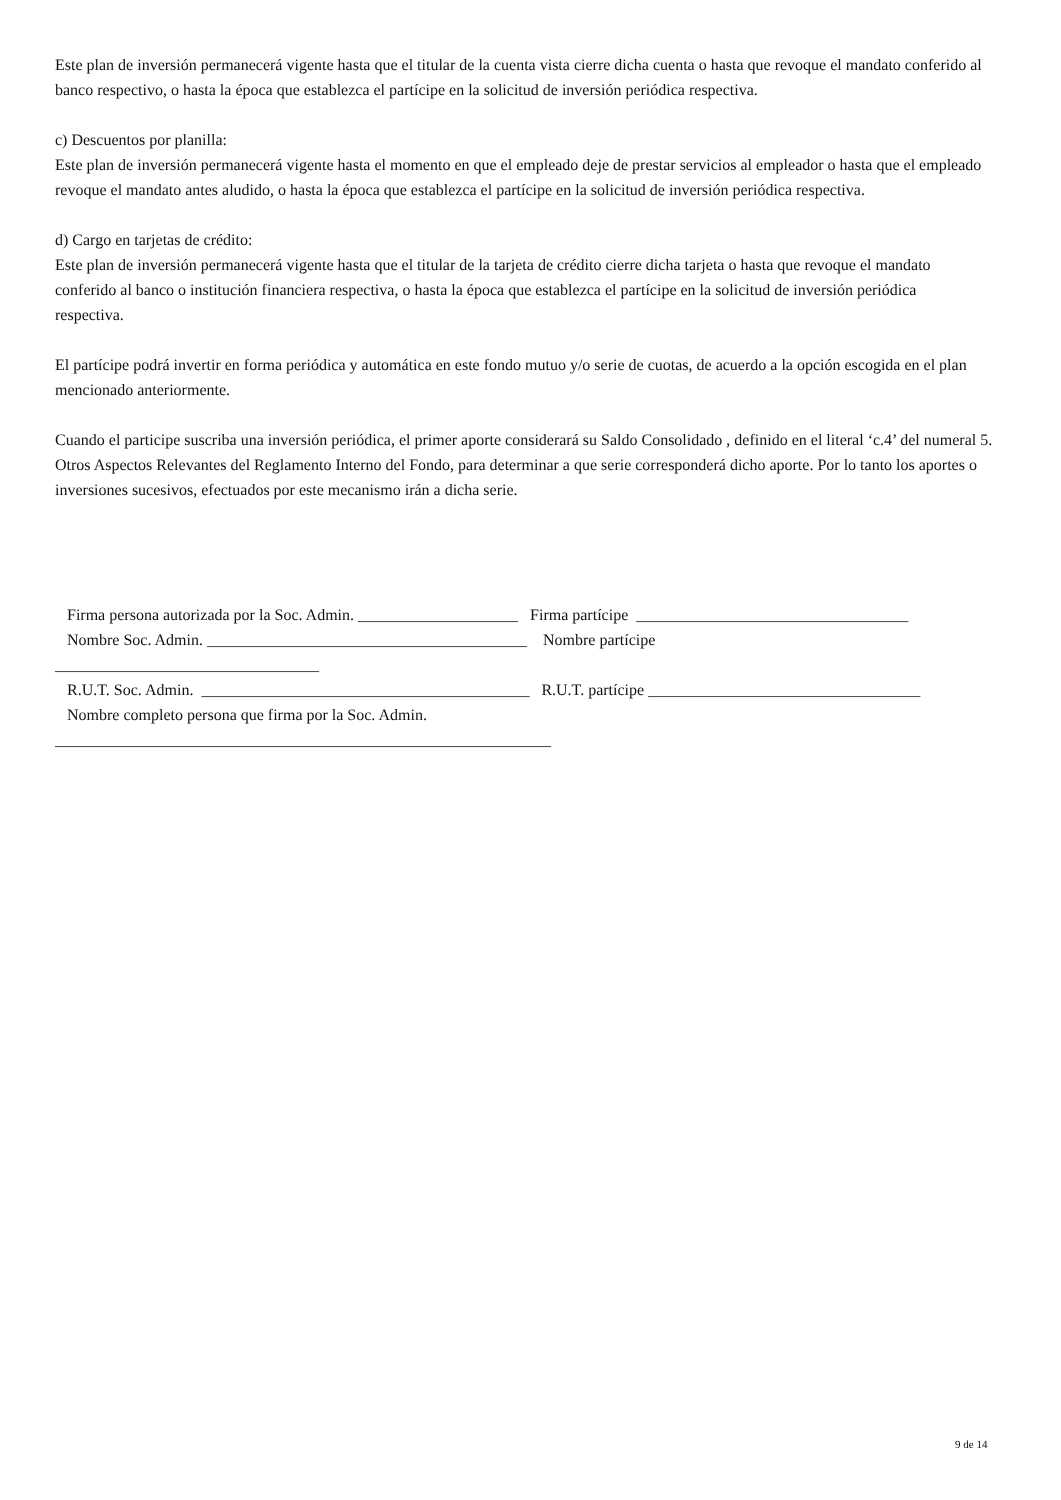Este plan de inversión permanecerá vigente hasta que el titular de la cuenta vista cierre dicha cuenta o hasta que revoque el mandato conferido al banco respectivo, o hasta la época que establezca el partícipe en la solicitud de inversión periódica respectiva.
c) Descuentos por planilla:
Este plan de inversión permanecerá vigente hasta el momento en que el empleado deje de prestar servicios al empleador o hasta que el empleado revoque el mandato antes aludido, o hasta la época que establezca el partícipe en la solicitud de inversión periódica respectiva.
d) Cargo en tarjetas de crédito:
Este plan de inversión permanecerá vigente hasta que el titular de la tarjeta de crédito cierre dicha tarjeta o hasta que revoque el mandato
conferido al banco o institución financiera respectiva, o hasta la época que establezca el partícipe en la solicitud de inversión periódica
respectiva.
El partícipe podrá invertir en forma periódica y automática en este fondo mutuo y/o serie de cuotas, de acuerdo a la opción escogida en el plan mencionado anteriormente.
Cuando el participe suscriba una inversión periódica, el primer aporte considerará su Saldo Consolidado , definido en el literal ‘c.4’ del numeral 5. Otros Aspectos Relevantes del Reglamento Interno del Fondo, para determinar a que serie corresponderá dicho aporte. Por lo tanto los aportes o inversiones sucesivos, efectuados por este mecanismo irán a dicha serie.
Firma persona autorizada por la Soc. Admin. ____________________ Firma partícipe __________________________________ Nombre Soc. Admin. ________________________________________ Nombre partícipe _________________________________ R.U.T. Soc. Admin. _________________________________________ R.U.T. partícipe __________________________________ Nombre completo persona que firma por la Soc. Admin. ______________________________________________________________
9 de 14